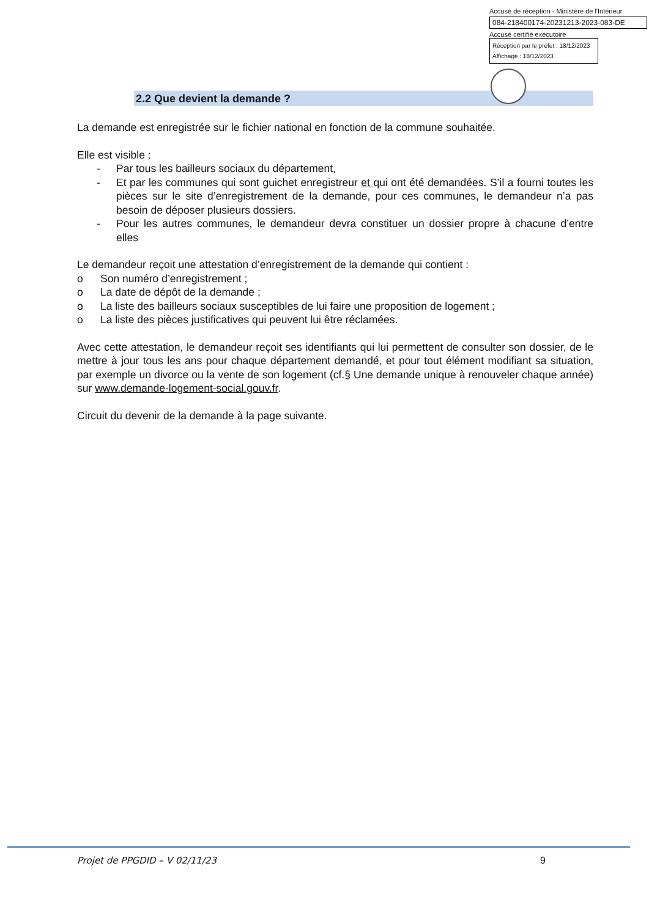Accusé de réception - Ministère de l'Intérieur
084-218400174-20231213-2023-083-DE
Accusé certifié exécutoire
Réception par le préfet : 18/12/2023
Affichage : 18/12/2023
2.2 Que devient la demande ?
La demande est enregistrée sur le fichier national en fonction de la commune souhaitée.
Elle est visible :
- Par tous les bailleurs sociaux du département,
- Et par les communes qui sont guichet enregistreur et qui ont été demandées. S’il a fourni toutes les pièces sur le site d’enregistrement de la demande, pour ces communes, le demandeur n’a pas besoin de déposer plusieurs dossiers.
- Pour les autres communes, le demandeur devra constituer un dossier propre à chacune d’entre elles
Le demandeur reçoit une attestation d’enregistrement de la demande qui contient :
o Son numéro d’enregistrement ;
o La date de dépôt de la demande ;
o La liste des bailleurs sociaux susceptibles de lui faire une proposition de logement ;
o La liste des pièces justificatives qui peuvent lui être réclamées.
Avec cette attestation, le demandeur reçoit ses identifiants qui lui permettent de consulter son dossier, de le mettre à jour tous les ans pour chaque département demandé, et pour tout élément modifiant sa situation, par exemple un divorce ou la vente de son logement (cf.§ Une demande unique à renouveler chaque année) sur www.demande-logement-social.gouv.fr.
Circuit du devenir de la demande à la page suivante.
Projet de PPGDID – V 02/11/23 9